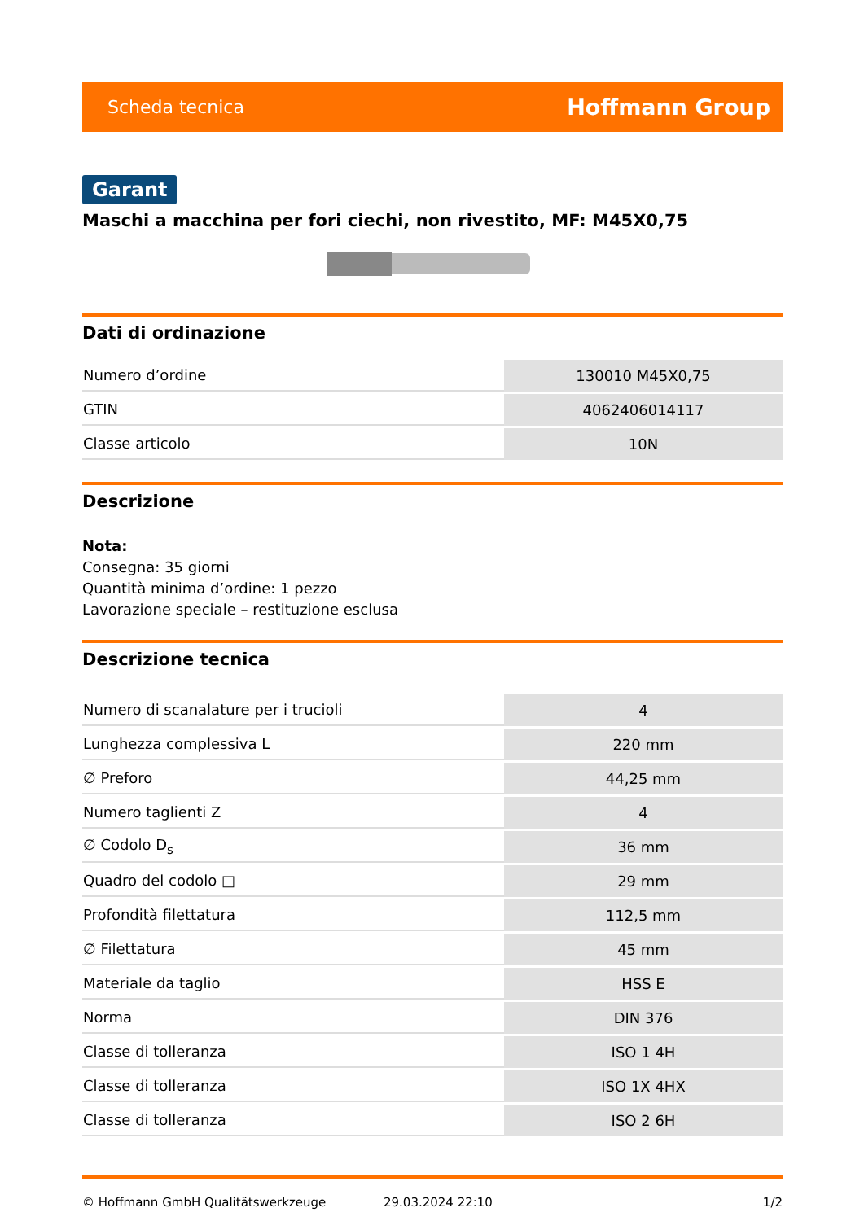Scheda tecnica Hoffmann Group
Garant
Maschi a macchina per fori ciechi, non rivestito, MF: M45X0,75
Dati di ordinazione
| Numero d’ordine | 130010 M45X0,75 |
| GTIN | 4062406014117 |
| Classe articolo | 10N |
Descrizione
Nota:
Consegna: 35 giorni
Quantità minima d’ordine: 1 pezzo
Lavorazione speciale – restituzione esclusa
Descrizione tecnica
| Numero di scanalature per i trucioli | 4 |
| Lunghezza complessiva L | 220 mm |
| ∅ Preforo | 44,25 mm |
| Numero taglienti Z | 4 |
| ∅ Codolo D<sub>s</sub> | 36 mm |
| Quadro del codolo □ | 29 mm |
| Profondità filettatura | 112,5 mm |
| ∅ Filettatura | 45 mm |
| Materiale da taglio | HSS E |
| Norma | DIN 376 |
| Classe di tolleranza | ISO 1 4H |
| Classe di tolleranza | ISO 1X 4HX |
| Classe di tolleranza | ISO 2 6H |
© Hoffmann GmbH Qualitätswerkzeuge 29.03.2024 22:10 1/2